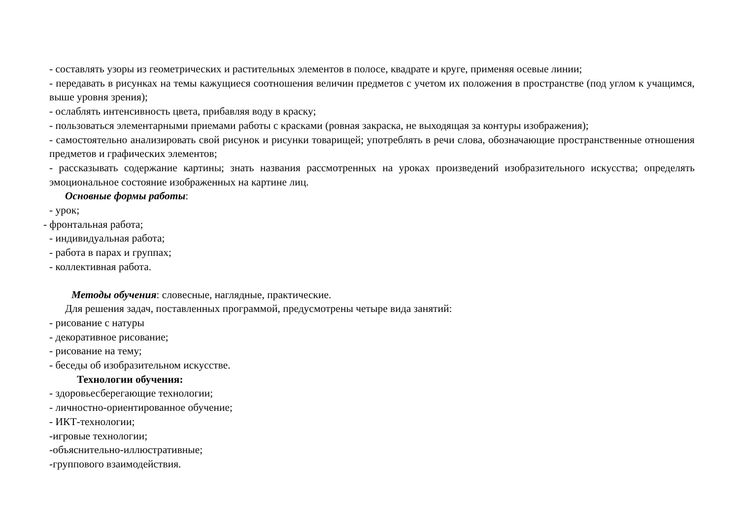- составлять узоры из геометрических и растительных элементов в полосе, квадрате и круге, применяя осевые линии;
- передавать в рисунках на темы кажущиеся соотношения величин предметов с учетом их положения в пространстве (под углом к учащимся, выше уровня зрения);
- ослаблять интенсивность цвета, прибавляя воду в краску;
- пользоваться элементарными приемами работы с красками (ровная закраска, не выходящая за контуры изображения);
- самостоятельно анализировать свой рисунок и рисунки товарищей; употреблять в речи слова, обозначающие пространственные отношения предметов и графических элементов;
- рассказывать содержание картины; знать названия рассмотренных на уроках произведений изобразительного искусства; определять эмоциональное состояние изображенных на картине лиц.
Основные формы работы:
- урок;
- фронтальная работа;
- индивидуальная работа;
- работа в парах и группах;
- коллективная работа.
Методы обучения: словесные, наглядные, практические.
Для решения задач, поставленных программой, предусмотрены четыре вида занятий:
- рисование с натуры
- декоративное рисование;
- рисование на тему;
- беседы об изобразительном искусстве.
Технологии обучения:
- здоровьесберегающие технологии;
- личностно-ориентированное обучение;
- ИКТ-технологии;
-игровые технологии;
-объяснительно-иллюстративные;
-группового взаимодействия.